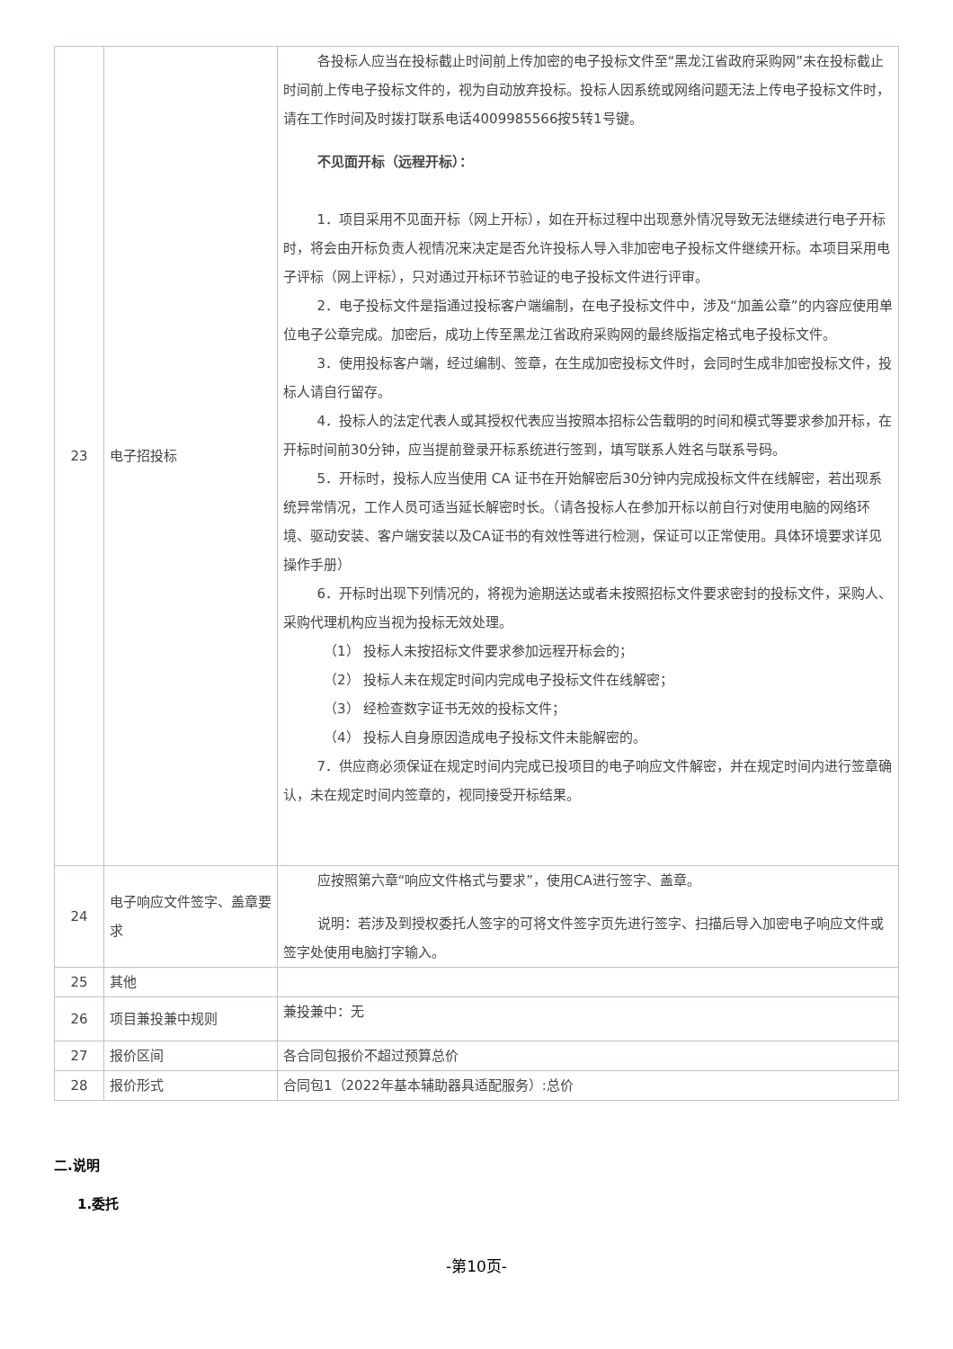| 23 | 电子招投标 | 各投标人应当在投标截止时间前上传加密的电子投标文件至“黑龙江省政府采购网”未在投标截止时间前上传电子投标文件的，视为自动放弃投标。投标人因系统或网络问题无法上传电子投标文件时，请在工作时间及时拨打联系电话4009985566按5转1号键。 不见面开标（远程开标）： 1．项目采用不见面开标（网上开标），如在开标过程中出现意外情况导致无法继续进行电子开标时，将会由开标负责人视情况来决定是否允许投标人导入非加密电子投标文件继续开标。本项目采用电子评标（网上评标），只对通过开标环节验证的电子投标文件进行评审。 2．电子投标文件是指通过投标客户端编制，在电子投标文件中，涉及“加盖公章”的内容应使用单位电子公章完成。加密后，成功上传至黑龙江省政府采购网的最终版指定格式电子投标文件。 3．使用投标客户端，经过编制、签章，在生成加密投标文件时，会同时生成非加密投标文件，投标人请自行留存。 4．投标人的法定代表人或其授权代表应当按照本招标公告载明的时间和模式等要求参加开标，在开标时间前30分钟，应当提前登录开标系统进行签到，填写联系人姓名与联系号码。 5．开标时，投标人应当使用 CA 证书在开始解密后30分钟内完成投标文件在线解密，若出现系统异常情况，工作人员可适当延长解密时长。（请各投标人在参加开标以前自行对使用电脑的网络环境、驱动安装、客户端安装以及CA证书的有效性等进行检测，保证可以正常使用。具体环境要求详见操作手册） 6．开标时出现下列情况的，将视为逾期送达或者未按照招标文件要求密封的投标文件，采购人、采购代理机构应当视为投标无效处理。 （1） 投标人未按招标文件要求参加远程开标会的； （2） 投标人未在规定时间内完成电子投标文件在线解密； （3） 经检查数字证书无效的投标文件； （4） 投标人自身原因造成电子投标文件未能解密的。 7．供应商必须保证在规定时间内完成已投项目的电子响应文件解密，并在规定时间内进行签章确认，未在规定时间内签章的，视同接受开标结果。 |
| 24 | 电子响应文件签字、盖章要求 | 应按照第六章“响应文件格式与要求”，使用CA进行签字、盖章。 说明：若涉及到授权委托人签字的可将文件签字页先进行签字、扫描后导入加密电子响应文件或签字处使用电脑打字输入。 |
| 25 | 其他 | |
| 26 | 项目兼投兼中规则 | 兼投兼中：无 |
| 27 | 报价区间 | 各合同包报价不超过预算总价 |
| 28 | 报价形式 | 合同包1（2022年基本辅助器具适配服务）:总价 |
二.说明
1.委托
-第10页-